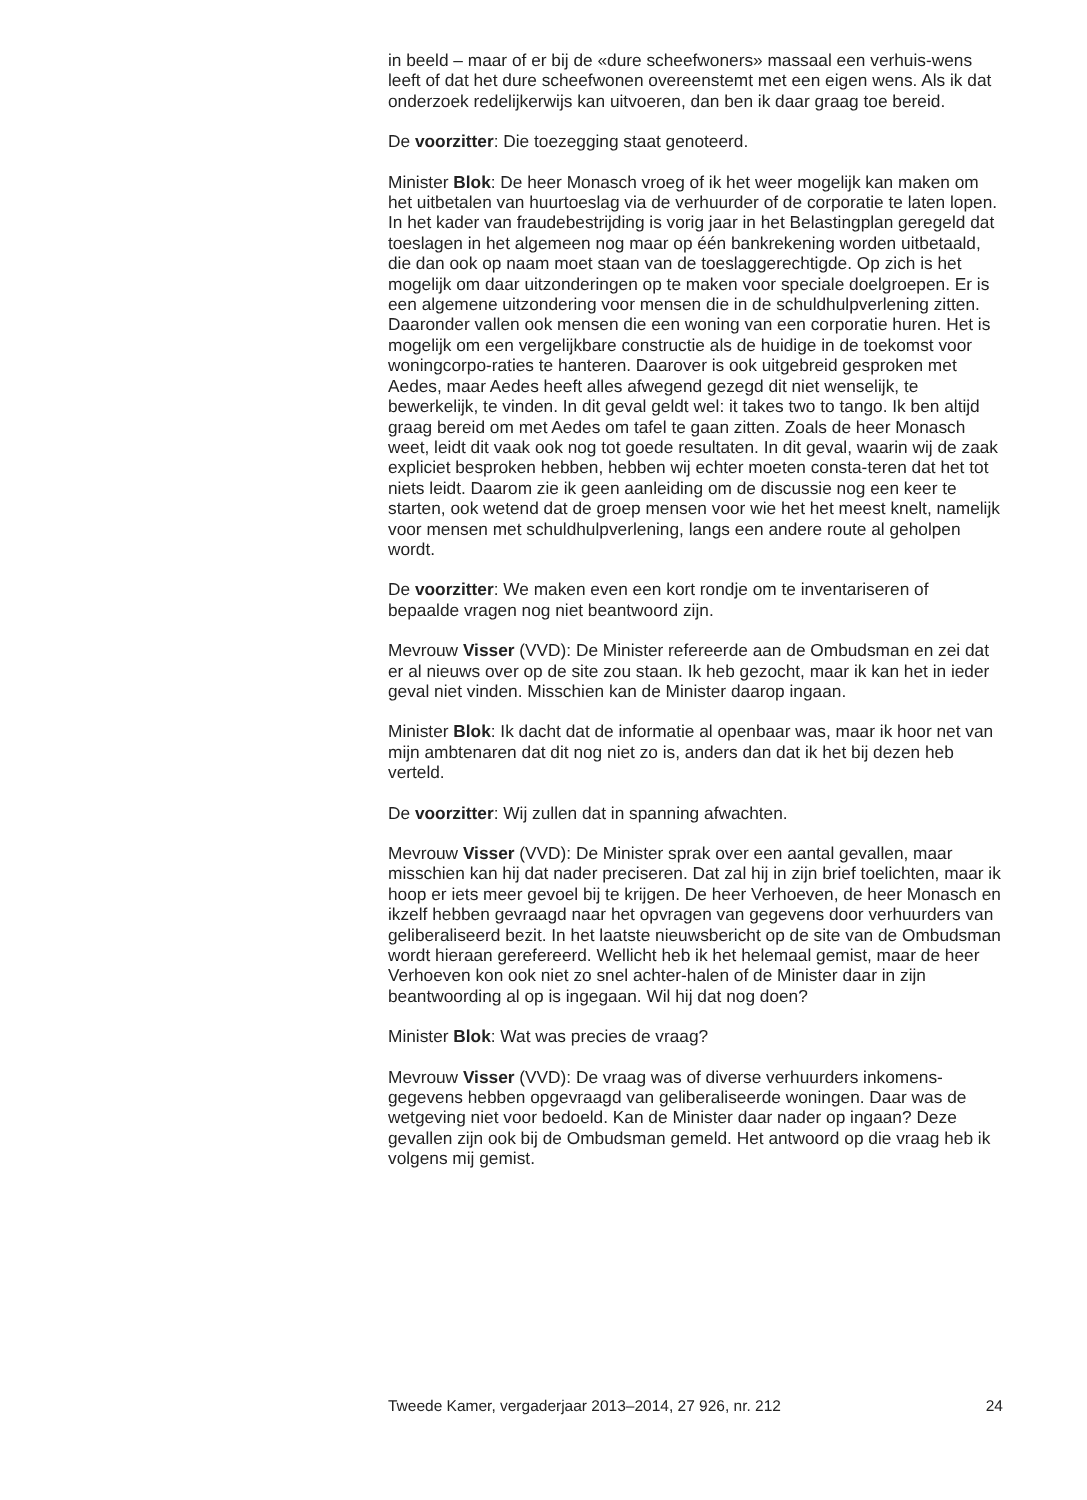in beeld – maar of er bij de «dure scheefwoners» massaal een verhuis-wens leeft of dat het dure scheefwonen overeenstemt met een eigen wens. Als ik dat onderzoek redelijkerwijs kan uitvoeren, dan ben ik daar graag toe bereid.
De voorzitter: Die toezegging staat genoteerd.
Minister Blok: De heer Monasch vroeg of ik het weer mogelijk kan maken om het uitbetalen van huurtoeslag via de verhuurder of de corporatie te laten lopen. In het kader van fraudebestrijding is vorig jaar in het Belastingplan geregeld dat toeslagen in het algemeen nog maar op één bankrekening worden uitbetaald, die dan ook op naam moet staan van de toeslaggerechtigde. Op zich is het mogelijk om daar uitzonderingen op te maken voor speciale doelgroepen. Er is een algemene uitzondering voor mensen die in de schuldhulpverlening zitten. Daaronder vallen ook mensen die een woning van een corporatie huren. Het is mogelijk om een vergelijkbare constructie als de huidige in de toekomst voor woningcorpo-raties te hanteren. Daarover is ook uitgebreid gesproken met Aedes, maar Aedes heeft alles afwegend gezegd dit niet wenselijk, te bewerkelijk, te vinden. In dit geval geldt wel: it takes two to tango. Ik ben altijd graag bereid om met Aedes om tafel te gaan zitten. Zoals de heer Monasch weet, leidt dit vaak ook nog tot goede resultaten. In dit geval, waarin wij de zaak expliciet besproken hebben, hebben wij echter moeten consta-teren dat het tot niets leidt. Daarom zie ik geen aanleiding om de discussie nog een keer te starten, ook wetend dat de groep mensen voor wie het het meest knelt, namelijk voor mensen met schuldhulpverlening, langs een andere route al geholpen wordt.
De voorzitter: We maken even een kort rondje om te inventariseren of bepaalde vragen nog niet beantwoord zijn.
Mevrouw Visser (VVD): De Minister refereerde aan de Ombudsman en zei dat er al nieuws over op de site zou staan. Ik heb gezocht, maar ik kan het in ieder geval niet vinden. Misschien kan de Minister daarop ingaan.
Minister Blok: Ik dacht dat de informatie al openbaar was, maar ik hoor net van mijn ambtenaren dat dit nog niet zo is, anders dan dat ik het bij dezen heb verteld.
De voorzitter: Wij zullen dat in spanning afwachten.
Mevrouw Visser (VVD): De Minister sprak over een aantal gevallen, maar misschien kan hij dat nader preciseren. Dat zal hij in zijn brief toelichten, maar ik hoop er iets meer gevoel bij te krijgen. De heer Verhoeven, de heer Monasch en ikzelf hebben gevraagd naar het opvragen van gegevens door verhuurders van geliberaliseerd bezit. In het laatste nieuwsbericht op de site van de Ombudsman wordt hieraan gerefereerd. Wellicht heb ik het helemaal gemist, maar de heer Verhoeven kon ook niet zo snel achter-halen of de Minister daar in zijn beantwoording al op is ingegaan. Wil hij dat nog doen?
Minister Blok: Wat was precies de vraag?
Mevrouw Visser (VVD): De vraag was of diverse verhuurders inkomens-gegevens hebben opgevraagd van geliberaliseerde woningen. Daar was de wetgeving niet voor bedoeld. Kan de Minister daar nader op ingaan? Deze gevallen zijn ook bij de Ombudsman gemeld. Het antwoord op die vraag heb ik volgens mij gemist.
Tweede Kamer, vergaderjaar 2013–2014, 27 926, nr. 212 24